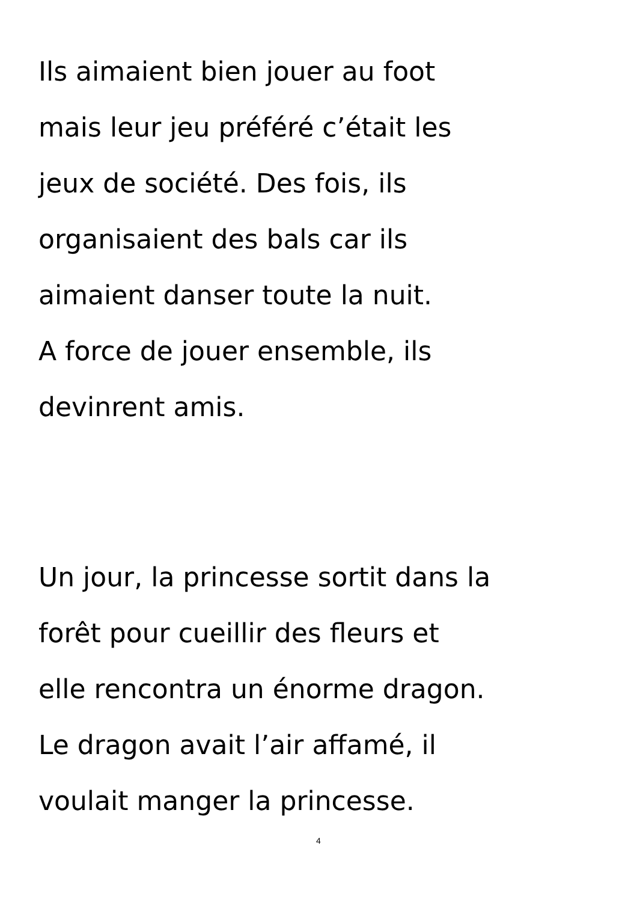Ils aimaient bien jouer au foot
mais leur jeu préféré c’était les
jeux de société. Des fois, ils
organisaient des bals car ils
aimaient danser toute la nuit.
A force de jouer ensemble, ils
devinrent amis.
Un jour, la princesse sortit dans la
forêt pour cueillir des fleurs et
elle rencontra un énorme dragon.
Le dragon avait l’air affamé, il
voulait manger la princesse.
4